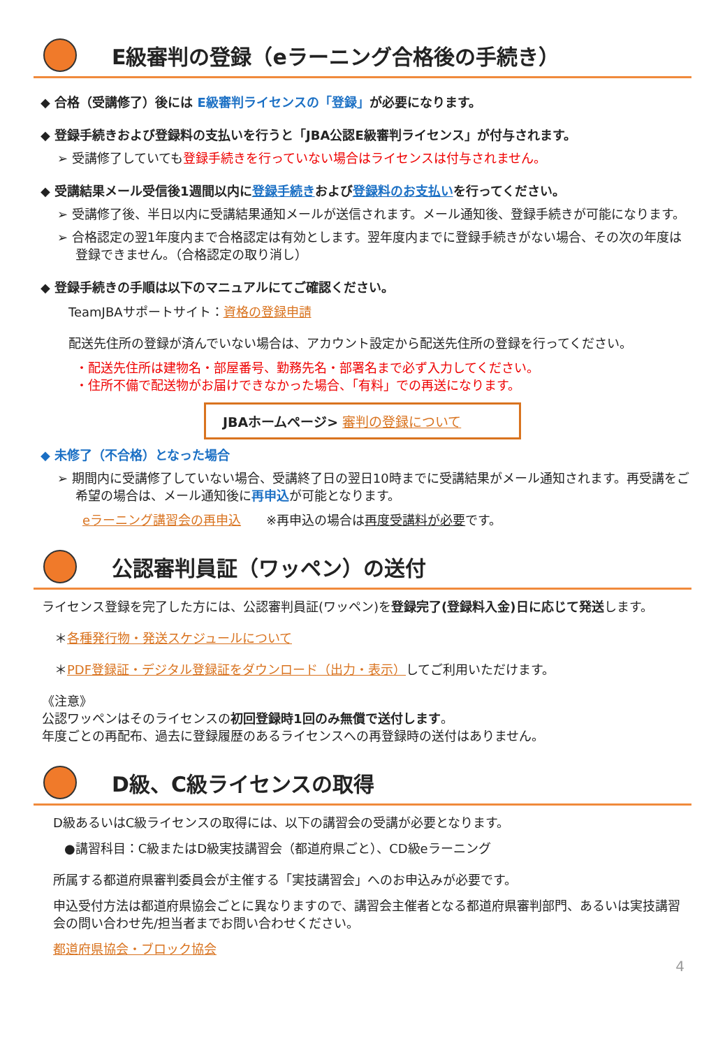E級審判の登録（eラーニング合格後の手続き）
◆ 合格（受講修了）後には E級審判ライセンスの「登録」が必要になります。
◆ 登録手続きおよび登録料の支払いを行うと「JBA公認E級審判ライセンス」が付与されます。
➢ 受講修了していても登録手続きを行っていない場合はライセンスは付与されません。
◆ 受講結果メール受信後1週間以内に登録手続きおよび登録料のお支払いを行ってください。
➢ 受講修了後、半日以内に受講結果通知メールが送信されます。メール通知後、登録手続きが可能になります。
➢ 合格認定の翌1年度内まで合格認定は有効とします。翌年度内までに登録手続きがない場合、その次の年度は登録できません。（合格認定の取り消し）
◆ 登録手続きの手順は以下のマニュアルにてご確認ください。
TeamJBAサポートサイト：資格の登録申請
配送先住所の登録が済んでいない場合は、アカウント設定から配送先住所の登録を行ってください。
・配送先住所は建物名・部屋番号、勤務先名・部署名まで必ず入力してください。
・住所不備で配送物がお届けできなかった場合、「有料」での再送になります。
JBAホームページ> 審判の登録について
◆ 未修了（不合格）となった場合
➢ 期間内に受講修了していない場合、受講終了日の翌日10時までに受講結果がメール通知されます。再受講をご希望の場合は、メール通知後に再申込が可能となります。
eラーニング講習会の再申込　　※再申込の場合は再度受講料が必要です。
公認審判員証（ワッペン）の送付
ライセンス登録を完了した方には、公認審判員証(ワッペン)を登録完了(登録料入金)日に応じて発送します。
＊各種発行物・発送スケジュールについて
＊PDF登録証・デジタル登録証をダウンロード（出力・表示）してご利用いただけます。
《注意》
公認ワッペンはそのライセンスの初回登録時1回のみ無償で送付します。
年度ごとの再配布、過去に登録履歴のあるライセンスへの再登録時の送付はありません。
D級、C級ライセンスの取得
D級あるいはC級ライセンスの取得には、以下の講習会の受講が必要となります。
●講習科目：C級またはD級実技講習会（都道府県ごと）、CD級eラーニング
所属する都道府県審判委員会が主催する「実技講習会」へのお申込みが必要です。
申込受付方法は都道府県協会ごとに異なりますので、講習会主催者となる都道府県審判部門、あるいは実技講習会の問い合わせ先/担当者までお問い合わせください。
都道府県協会・ブロック協会
4